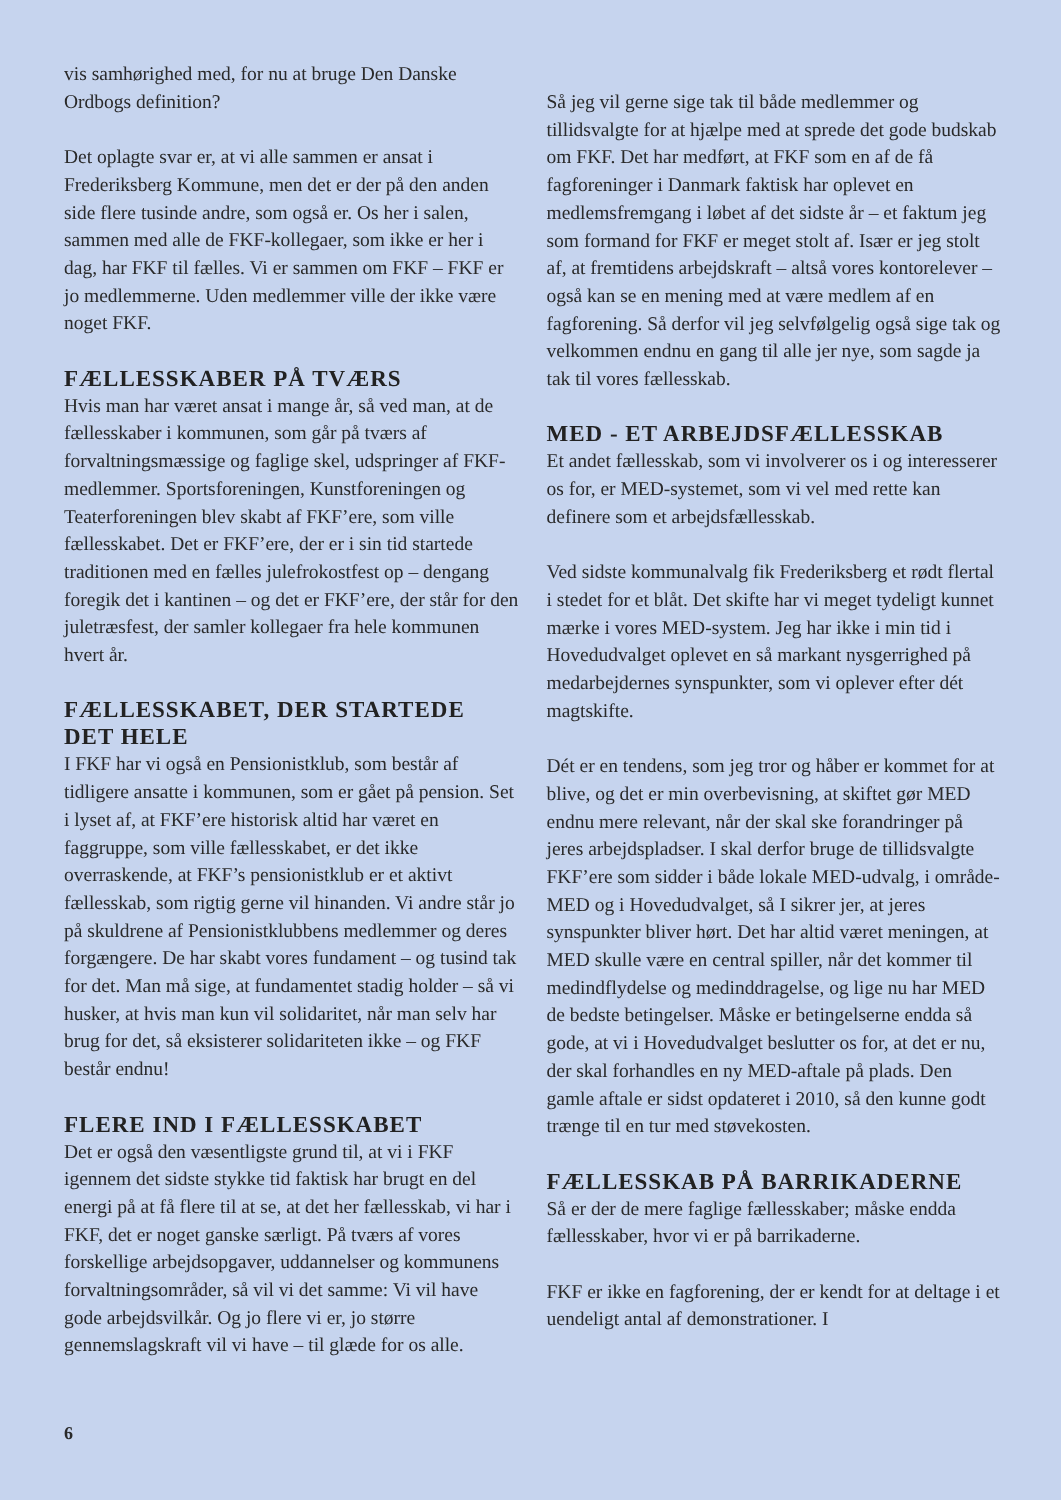vis samhørighed med, for nu at bruge Den Danske Ordbogs definition?
Det oplagte svar er, at vi alle sammen er ansat i Frederiksberg Kommune, men det er der på den anden side flere tusinde andre, som også er. Os her i salen, sammen med alle de FKF-kollegaer, som ikke er her i dag, har FKF til fælles. Vi er sammen om FKF – FKF er jo medlemmerne. Uden medlemmer ville der ikke være noget FKF.
FÆLLESSKABER PÅ TVÆRS
Hvis man har været ansat i mange år, så ved man, at de fællesskaber i kommunen, som går på tværs af forvaltningsmæssige og faglige skel, udspringer af FKF-medlemmer. Sportsforeningen, Kunstforeningen og Teaterforeningen blev skabt af FKF’ere, som ville fællesskabet. Det er FKF’ere, der er i sin tid startede traditionen med en fælles julefrokostfest op – dengang foregik det i kantinen – og det er FKF’ere, der står for den juletræsfest, der samler kollegaer fra hele kommunen hvert år.
FÆLLESSKABET, DER STARTEDE DET HELE
I FKF har vi også en Pensionistklub, som består af tidligere ansatte i kommunen, som er gået på pension. Set i lyset af, at FKF’ere historisk altid har været en faggruppe, som ville fællesskabet, er det ikke overraskende, at FKF’s pensionistklub er et aktivt fællesskab, som rigtig gerne vil hinanden. Vi andre står jo på skuldrene af Pensionistklubbens medlemmer og deres forgængere. De har skabt vores fundament – og tusind tak for det. Man må sige, at fundamentet stadig holder – så vi husker, at hvis man kun vil solidaritet, når man selv har brug for det, så eksisterer solidariteten ikke – og FKF består endnu!
FLERE IND I FÆLLESSKABET
Det er også den væsentligste grund til, at vi i FKF igennem det sidste stykke tid faktisk har brugt en del energi på at få flere til at se, at det her fællesskab, vi har i FKF, det er noget ganske særligt. På tværs af vores forskellige arbejdsopgaver, uddannelser og kommunens forvaltningsområder, så vil vi det samme: Vi vil have gode arbejdsvilkår. Og jo flere vi er, jo større gennemslagskraft vil vi have – til glæde for os alle.
Så jeg vil gerne sige tak til både medlemmer og tillidsvalgte for at hjælpe med at sprede det gode budskab om FKF. Det har medført, at FKF som en af de få fagforeninger i Danmark faktisk har oplevet en medlemsfremgang i løbet af det sidste år – et faktum jeg som formand for FKF er meget stolt af. Især er jeg stolt af, at fremtidens arbejdskraft – altså vores kontorelever – også kan se en mening med at være medlem af en fagforening. Så derfor vil jeg selvfølgelig også sige tak og velkommen endnu en gang til alle jer nye, som sagde ja tak til vores fællesskab.
MED - ET ARBEJDSFÆLLESSKAB
Et andet fællesskab, som vi involverer os i og interesserer os for, er MED-systemet, som vi vel med rette kan definere som et arbejdsfællesskab.
Ved sidste kommunalvalg fik Frederiksberg et rødt flertal i stedet for et blåt. Det skifte har vi meget tydeligt kunnet mærke i vores MED-system. Jeg har ikke i min tid i Hovedudvalget oplevet en så markant nysgerrighed på medarbejdernes synspunkter, som vi oplever efter dét magtskifte.
Dét er en tendens, som jeg tror og håber er kommet for at blive, og det er min overbevisning, at skiftet gør MED endnu mere relevant, når der skal ske forandringer på jeres arbejdspladser. I skal derfor bruge de tillidsvalgte FKF’ere som sidder i både lokale MED-udvalg, i område-MED og i Hovedudvalget, så I sikrer jer, at jeres synspunkter bliver hørt. Det har altid været meningen, at MED skulle være en central spiller, når det kommer til medindflydelse og medinddragelse, og lige nu har MED de bedste betingelser. Måske er betingelserne endda så gode, at vi i Hovedudvalget beslutter os for, at det er nu, der skal forhandles en ny MED-aftale på plads. Den gamle aftale er sidst opdateret i 2010, så den kunne godt trænge til en tur med støvekosten.
FÆLLESSKAB PÅ BARRIKADERNE
Så er der de mere faglige fællesskaber; måske endda fællesskaber, hvor vi er på barrikaderne.
FKF er ikke en fagforening, der er kendt for at deltage i et uendeligt antal af demonstrationer. I
6